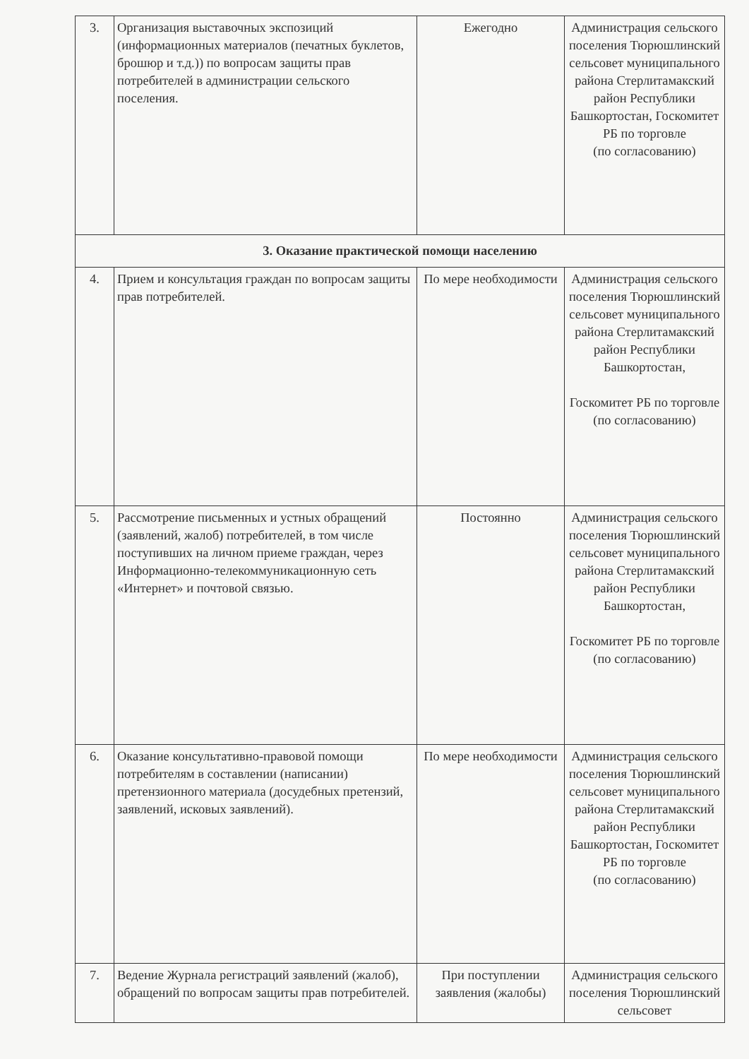| 3. | Организация выставочных экспозиций (информационных материалов (печатных буклетов, брошюр и т.д.)) по вопросам защиты прав потребителей в администрации сельского поселения. | Ежегодно | Администрация сельского поселения Тюрюшлинский сельсовет муниципального района Стерлитамакский район Республики Башкортостан, Госкомитет РБ по торговле (по согласованию) |
| 3. Оказание практической помощи населению | | | |
| 4. | Прием и консультация граждан по вопросам защиты прав потребителей. | По мере необходимости | Администрация сельского поселения Тюрюшлинский сельсовет муниципального района Стерлитамакский район Республики Башкортостан, Госкомитет РБ по торговле (по согласованию) |
| 5. | Рассмотрение письменных и устных обращений (заявлений, жалоб) потребителей, в том числе поступивших на личном приеме граждан, через Информационно-телекоммуникационную сеть «Интернет» и почтовой связью. | Постоянно | Администрация сельского поселения Тюрюшлинский сельсовет муниципального района Стерлитамакский район Республики Башкортостан, Госкомитет РБ по торговле (по согласованию) |
| 6. | Оказание консультативно-правовой помощи потребителям в составлении (написании) претензионного материала (досудебных претензий, заявлений, исковых заявлений). | По мере необходимости | Администрация сельского поселения Тюрюшлинский сельсовет муниципального района Стерлитамакский район Республики Башкортостан, Госкомитет РБ по торговле (по согласованию) |
| 7. | Ведение Журнала регистраций заявлений (жалоб), обращений по вопросам защиты прав потребителей. | При поступлении заявления (жалобы) | Администрация сельского поселения Тюрюшлинский сельсовет |